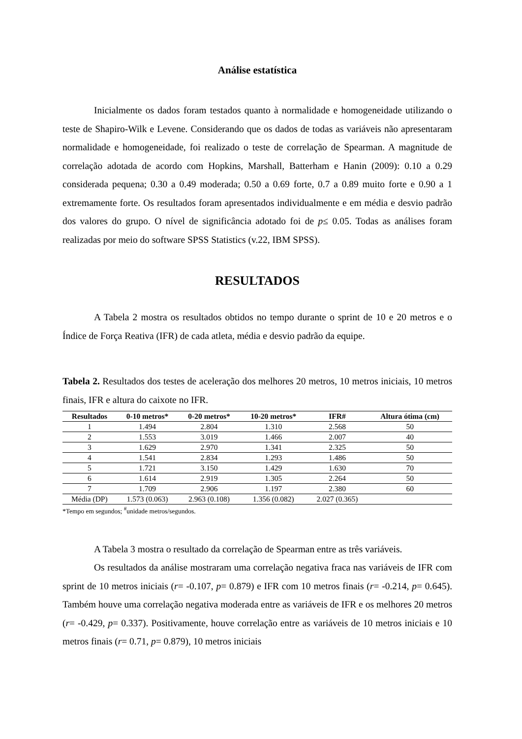Análise estatística
Inicialmente os dados foram testados quanto à normalidade e homogeneidade utilizando o teste de Shapiro-Wilk e Levene. Considerando que os dados de todas as variáveis não apresentaram normalidade e homogeneidade, foi realizado o teste de correlação de Spearman. A magnitude de correlação adotada de acordo com Hopkins, Marshall, Batterham e Hanin (2009): 0.10 a 0.29 considerada pequena; 0.30 a 0.49 moderada; 0.50 a 0.69 forte, 0.7 a 0.89 muito forte e 0.90 a 1 extremamente forte. Os resultados foram apresentados individualmente e em média e desvio padrão dos valores do grupo. O nível de significância adotado foi de p≤ 0.05. Todas as análises foram realizadas por meio do software SPSS Statistics (v.22, IBM SPSS).
RESULTADOS
A Tabela 2 mostra os resultados obtidos no tempo durante o sprint de 10 e 20 metros e o Índice de Força Reativa (IFR) de cada atleta, média e desvio padrão da equipe.
Tabela 2. Resultados dos testes de aceleração dos melhores 20 metros, 10 metros iniciais, 10 metros finais, IFR e altura do caixote no IFR.
| Resultados | 0-10 metros* | 0-20 metros* | 10-20 metros* | IFR# | Altura ótima (cm) |
| --- | --- | --- | --- | --- | --- |
| 1 | 1.494 | 2.804 | 1.310 | 2.568 | 50 |
| 2 | 1.553 | 3.019 | 1.466 | 2.007 | 40 |
| 3 | 1.629 | 2.970 | 1.341 | 2.325 | 50 |
| 4 | 1.541 | 2.834 | 1.293 | 1.486 | 50 |
| 5 | 1.721 | 3.150 | 1.429 | 1.630 | 70 |
| 6 | 1.614 | 2.919 | 1.305 | 2.264 | 50 |
| 7 | 1.709 | 2.906 | 1.197 | 2.380 | 60 |
| Média (DP) | 1.573 (0.063) | 2.963 (0.108) | 1.356 (0.082) | 2.027 (0.365) | |
*Tempo em segundos; <sup>#</sup>unidade metros/segundos.
A Tabela 3 mostra o resultado da correlação de Spearman entre as três variáveis.
Os resultados da análise mostraram uma correlação negativa fraca nas variáveis de IFR com sprint de 10 metros iniciais (r= -0.107, p= 0.879) e IFR com 10 metros finais (r= -0.214, p= 0.645). Também houve uma correlação negativa moderada entre as variáveis de IFR e os melhores 20 metros (r= -0.429, p= 0.337). Positivamente, houve correlação entre as variáveis de 10 metros iniciais e 10 metros finais (r= 0.71, p= 0.879), 10 metros iniciais